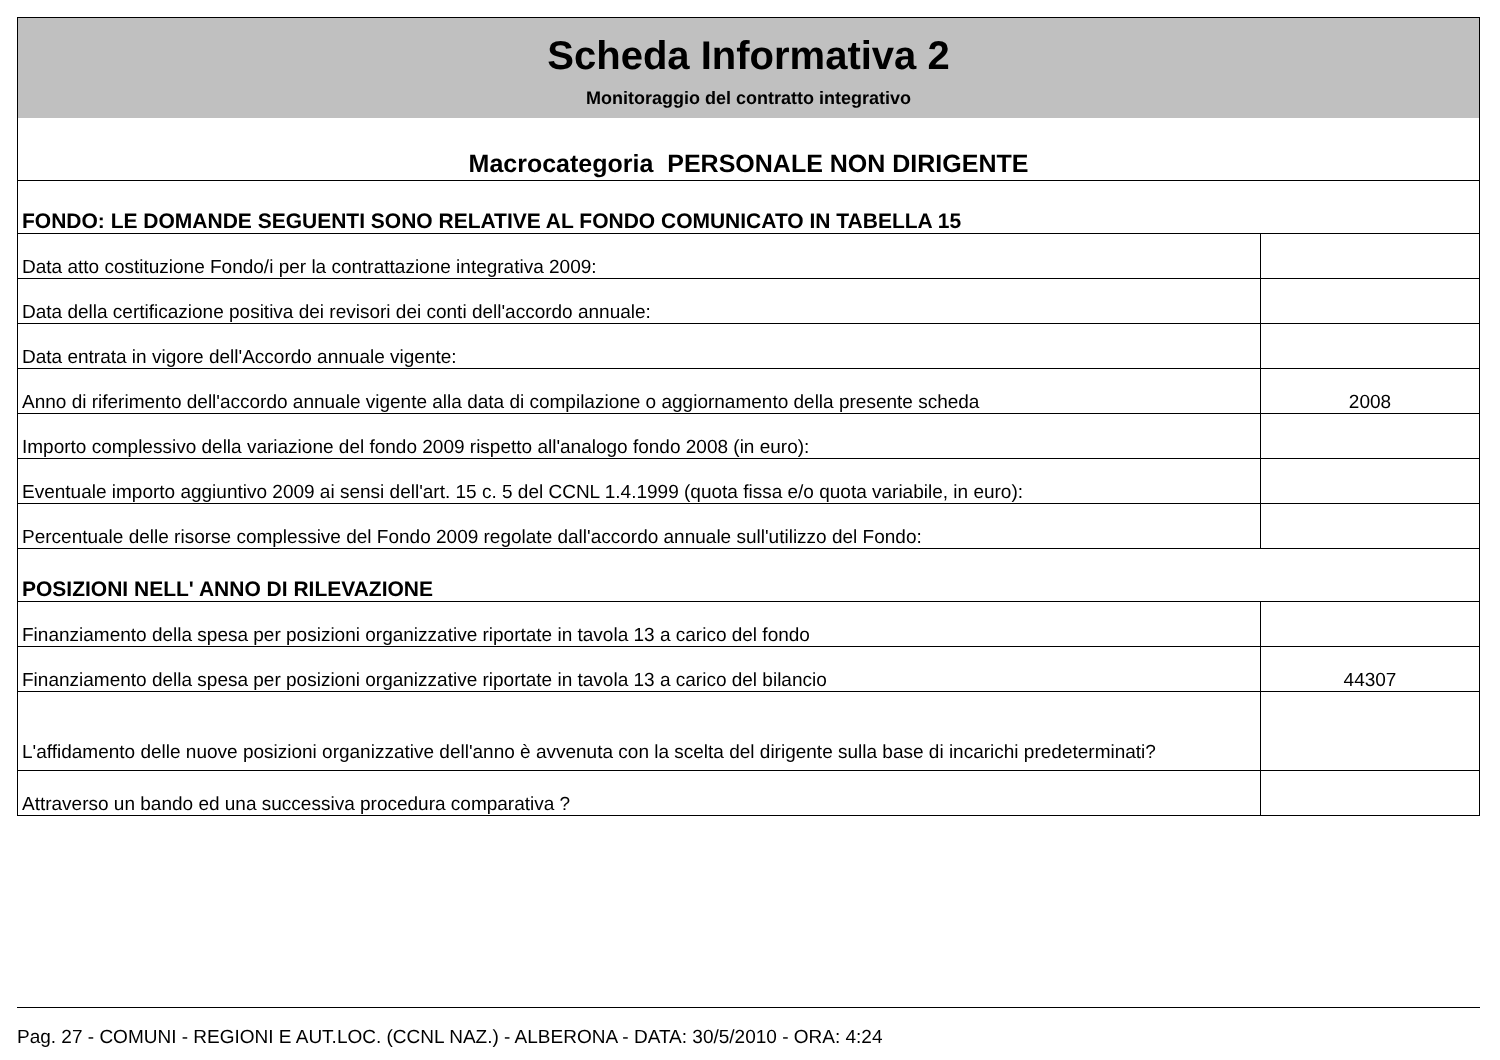| Scheda Informativa 2 | |
| Monitoraggio del contratto integrativo | |
| Macrocategoria PERSONALE NON DIRIGENTE | |
| FONDO: LE DOMANDE SEGUENTI SONO RELATIVE AL FONDO COMUNICATO IN TABELLA 15 | |
| Data atto costituzione Fondo/i per la contrattazione integrativa 2009: | |
| Data della certificazione positiva dei revisori dei conti dell'accordo annuale: | |
| Data entrata in vigore dell'Accordo annuale vigente: | |
| Anno di riferimento dell'accordo annuale vigente alla data di compilazione o aggiornamento della presente scheda | 2008 |
| Importo complessivo della variazione del fondo 2009 rispetto all'analogo fondo 2008 (in euro): | |
| Eventuale importo aggiuntivo 2009 ai sensi dell'art. 15 c. 5 del CCNL 1.4.1999 (quota fissa e/o quota variabile, in euro): | |
| Percentuale delle risorse complessive del Fondo 2009 regolate dall'accordo annuale sull'utilizzo del Fondo: | |
| POSIZIONI NELL' ANNO DI RILEVAZIONE | |
| Finanziamento della spesa per posizioni organizzative riportate in tavola 13 a carico del fondo | |
| Finanziamento della spesa per posizioni organizzative riportate in tavola 13 a carico del bilancio | 44307 |
| L'affidamento delle nuove posizioni organizzative dell'anno è avvenuta con la scelta del dirigente sulla base di incarichi predeterminati? | |
| Attraverso un bando ed una successiva procedura comparativa ? | |
Pag. 27 - COMUNI - REGIONI E AUT.LOC. (CCNL NAZ.) - ALBERONA - DATA: 30/5/2010 - ORA: 4:24